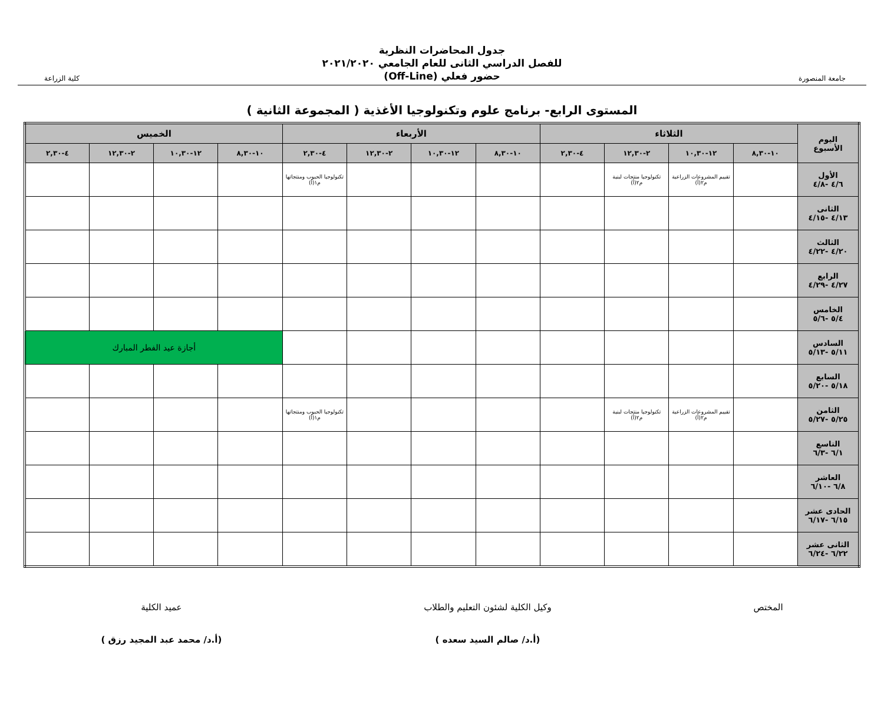جامعة المنصورة
جدول المحاضرات النظرية
للفصل الدراسي الثانى للعام الجامعي ٢٠٢١/٢٠٢٠
حضور فعلي (Off-Line)
كلية الزراعة
المستوى الرابع- برنامج علوم وتكنولوجيا الأغذية ( المجموعة الثانية )
| اليوم الأسبوع | الثلاثاء | | | | الأربعاء | | | | الخميس | | | |
| --- | --- | --- | --- | --- | --- | --- | --- | --- | --- | --- | --- | --- |
| | ١٠-٨,٣٠ | ١٢-١٠,٣٠ | ٢-١٢,٣٠ | ٤-٢,٣٠ | ١٠-٨,٣٠ | ١٢-١٠,٣٠ | ٢-١٢,٣٠ | ٤-٢,٣٠ | ١٠-٨,٣٠ | ١٢-١٠,٣٠ | ٢-١٢,٣٠ | ٤-٢,٣٠ |
| الأول ٤/٦ -٤/٨ | | تقييم المشروعات الزراعية م٢(أ) | تكنولوجيا منتجات لبنية م٢(أ) | | | | | تكنولوجيا الحبوب ومنتجاتها م١(أ) | | | | |
| الثانى ٤/١٣ -٤/١٥ | | | | | | | | | | | | |
| الثالث ٤/٢٠ -٤/٢٢ | | | | | | | | | | | | |
| الرابع ٤/٢٧ -٤/٢٩ | | | | | | | | | | | | |
| الخامس ٥/٤ -٥/٦ | | | | | | | | | | | | |
| السادس ٥/١١ -٥/١٣ | | | | | | | | | أجازة عيد الفطر المبارك | | | |
| السابع ٥/١٨ -٥/٢٠ | | | | | | | | | | | | |
| الثامن ٥/٢٥ -٥/٢٧ | | تقييم المشروعات الزراعية م٢(أ) | تكنولوجيا منتجات لبنية م٢(أ) | | | | | تكنولوجيا الحبوب ومنتجاتها م١(أ) | | | | |
| التاسع ٦/١ -٦/٣ | | | | | | | | | | | | |
| العاشر ٦/٨ -٦/١٠ | | | | | | | | | | | | |
| الحادى عشر ٦/١٥ -٦/١٧ | | | | | | | | | | | | |
| الثانى عشر ٦/٢٢ -٦/٢٤ | | | | | | | | | | | | |
المختص
وكيل الكلية لشئون التعليم والطلاب
(أ.د/ صالم السيد سعده )
عميد الكلية
(أ.د/ محمد عبد المجيد رزق )